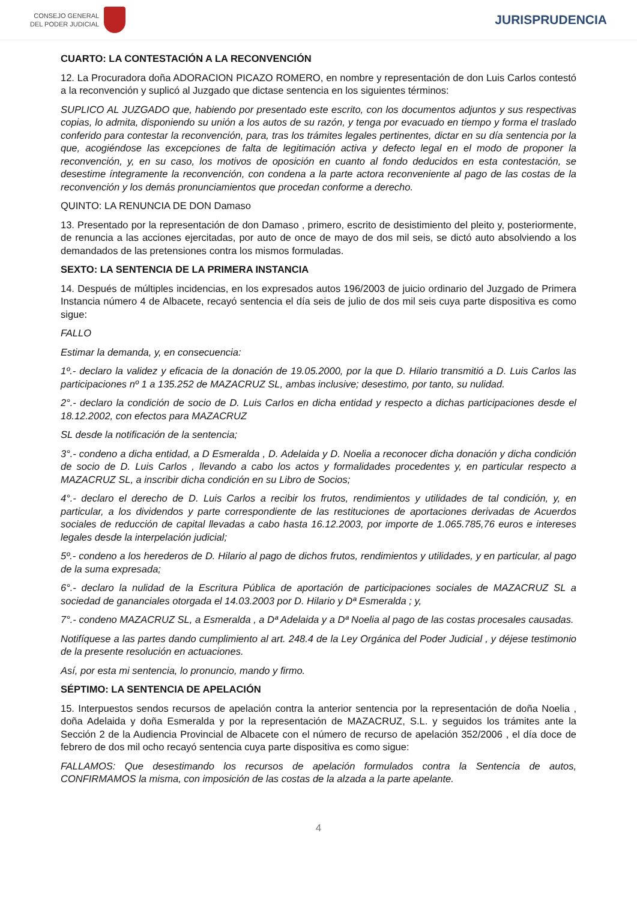CONSEJO GENERAL
DEL PODER JUDICIAL
JURISPRUDENCIA
CUARTO: LA CONTESTACIÓN A LA RECONVENCIÓN
12. La Procuradora doña ADORACION PICAZO ROMERO, en nombre y representación de don Luis Carlos contestó a la reconvención y suplicó al Juzgado que dictase sentencia en los siguientes términos:
SUPLICO AL JUZGADO que, habiendo por presentado este escrito, con los documentos adjuntos y sus respectivas copias, lo admita, disponiendo su unión a los autos de su razón, y tenga por evacuado en tiempo y forma el traslado conferido para contestar la reconvención, para, tras los trámites legales pertinentes, dictar en su día sentencia por la que, acogiéndose las excepciones de falta de legitimación activa y defecto legal en el modo de proponer la reconvención, y, en su caso, los motivos de oposición en cuanto al fondo deducidos en esta contestación, se desestime íntegramente la reconvención, con condena a la parte actora reconveniente al pago de las costas de la reconvención y los demás pronunciamientos que procedan conforme a derecho.
QUINTO: LA RENUNCIA DE DON Damaso
13. Presentado por la representación de don Damaso , primero, escrito de desistimiento del pleito y, posteriormente, de renuncia a las acciones ejercitadas, por auto de once de mayo de dos mil seis, se dictó auto absolviendo a los demandados de las pretensiones contra los mismos formuladas.
SEXTO: LA SENTENCIA DE LA PRIMERA INSTANCIA
14. Después de múltiples incidencias, en los expresados autos 196/2003 de juicio ordinario del Juzgado de Primera Instancia número 4 de Albacete, recayó sentencia el día seis de julio de dos mil seis cuya parte dispositiva es como sigue:
FALLO
Estimar la demanda, y, en consecuencia:
1º.- declaro la validez y eficacia de la donación de 19.05.2000, por la que D. Hilario transmitió a D. Luis Carlos las participaciones nº 1 a 135.252 de MAZACRUZ SL, ambas inclusive; desestimo, por tanto, su nulidad.
2°.- declaro la condición de socio de D. Luis Carlos en dicha entidad y respecto a dichas participaciones desde el 18.12.2002, con efectos para MAZACRUZ
SL desde la notificación de la sentencia;
3°.- condeno a dicha entidad, a D Esmeralda , D. Adelaida y D. Noelia a reconocer dicha donación y dicha condición de socio de D. Luis Carlos , llevando a cabo los actos y formalidades procedentes y, en particular respecto a MAZACRUZ SL, a inscribir dicha condición en su Libro de Socios;
4°.- declaro el derecho de D. Luis Carlos a recibir los frutos, rendimientos y utilidades de tal condición, y, en particular, a los dividendos y parte correspondiente de las restituciones de aportaciones derivadas de Acuerdos sociales de reducción de capital llevadas a cabo hasta 16.12.2003, por importe de 1.065.785,76 euros e intereses legales desde la interpelación judicial;
5º.- condeno a los herederos de D. Hilario al pago de dichos frutos, rendimientos y utilidades, y en particular, al pago de la suma expresada;
6°.- declaro la nulidad de la Escritura Pública de aportación de participaciones sociales de MAZACRUZ SL a sociedad de gananciales otorgada el 14.03.2003 por D. Hilario y Dª Esmeralda ; y,
7°.- condeno MAZACRUZ SL, a Esmeralda , a Dª Adelaida y a Dª Noelia al pago de las costas procesales causadas.
Notifíquese a las partes dando cumplimiento al art. 248.4 de la Ley Orgánica del Poder Judicial , y déjese testimonio de la presente resolución en actuaciones.
Así, por esta mi sentencia, lo pronuncio, mando y firmo.
SÉPTIMO: LA SENTENCIA DE APELACIÓN
15. Interpuestos sendos recursos de apelación contra la anterior sentencia por la representación de doña Noelia , doña Adelaida y doña Esmeralda y por la representación de MAZACRUZ, S.L. y seguidos los trámites ante la Sección 2 de la Audiencia Provincial de Albacete con el número de recurso de apelación 352/2006 , el día doce de febrero de dos mil ocho recayó sentencia cuya parte dispositiva es como sigue:
FALLAMOS: Que desestimando los recursos de apelación formulados contra la Sentencia de autos, CONFIRMAMOS la misma, con imposición de las costas de la alzada a la parte apelante.
4